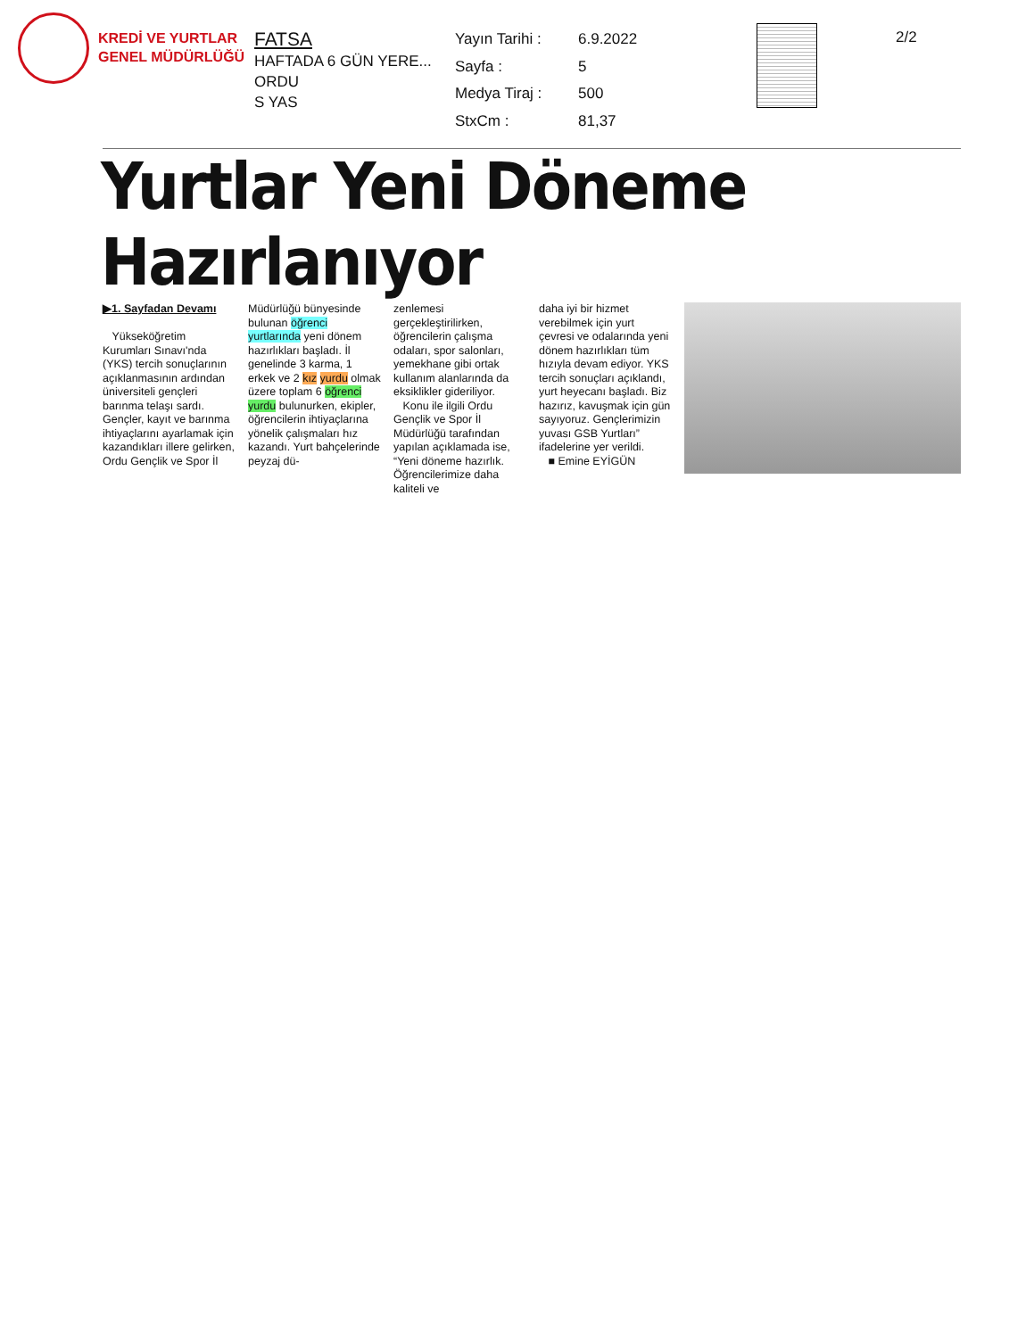KREDİ VE YURTLAR
GENEL MÜDÜRLÜĞÜ
FATSA
HAFTADA 6 GÜN YERE...
ORDU
S YAS
Yayın Tarihi : 6.9.2022 Sayfa : 5 Medya Tiraj : 500 StxCm : 81,37
2/2
Yurtlar Yeni Döneme Hazırlanıyor
▶1. Sayfadan Devamı
Yükseköğretim Kurumları Sınavı'nda (YKS) tercih sonuçlarının açıklanmasının ardından üniversiteli gençleri barınma telaşı sardı. Gençler, kayıt ve barınma ihtiyaçlarını ayarlamak için kazandıkları illere gelirken, Ordu Gençlik ve Spor İl
Müdürlüğü bünyesinde bulunan öğrenci yurtlarında yeni dönem hazırlıkları başladı. İl genelinde 3 karma, 1 erkek ve 2 kız yurdu olmak üzere toplam 6 öğrenci yurdu bulunurken, ekipler, öğrencilerin ihtiyaçlarına yönelik çalışmaları hız kazandı. Yurt bahçelerinde peyzaj dü-
zenlemesi gerçekleştirilirken, öğrencilerin çalışma odaları, spor salonları, yemekhane gibi ortak kullanım alanlarında da eksiklikler gideriliyor.
Konu ile ilgili Ordu Gençlik ve Spor İl Müdürlüğü tarafından yapılan açıklamada ise, “Yeni döneme hazırlık. Öğrencilerimize daha kaliteli ve
daha iyi bir hizmet verebilmek için yurt çevresi ve odalarında yeni dönem hazırlıkları tüm hızıyla devam ediyor. YKS tercih sonuçları açıklandı, yurt heyecanı başladı. Biz hazırız, kavuşmak için gün sayıyoruz. Gençlerimizin yuvası GSB Yurtları” ifadelerine yer verildi.
■ Emine EYİGÜN